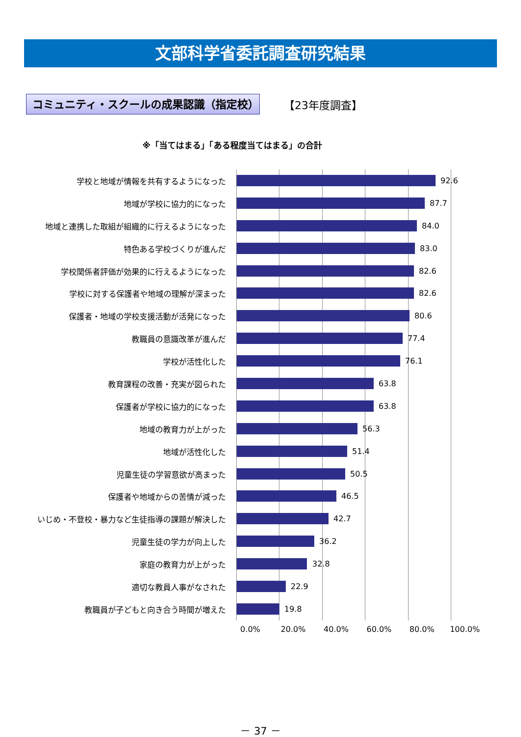文部科学省委託調査研究結果
コミュニティ・スクールの成果認識（指定校） 【23年度調査】
※「当てはまる」「ある程度当てはまる」の合計
学校と地域が情報を共有するようになった
92.6
地域が学校に協力的になった
87.7
地域と連携した取組が組織的に行えるようになった
84.0
特色ある学校づくりが進んだ
83.0
学校関係者評価が効果的に行えるようになった
82.6
学校に対する保護者や地域の理解が深まった
82.6
保護者・地域の学校支援活動が活発になった
80.6
教職員の意識改革が進んだ
77.4
学校が活性化した
76.1
教育課程の改善・充実が図られた
63.8
保護者が学校に協力的になった
63.8
地域の教育力が上がった
56.3
地域が活性化した
51.4
児童生徒の学習意欲が高まった
50.5
保護者や地域からの苦情が減った
46.5
いじめ・不登校・暴力など生徒指導の課題が解決した
42.7
児童生徒の学力が向上した
36.2
家庭の教育力が上がった
32.8
適切な教員人事がなされた
22.9
教職員が子どもと向き合う時間が増えた
19.8
0.0% 20.0% 40.0% 60.0% 80.0% 100.0%
－ 37 －